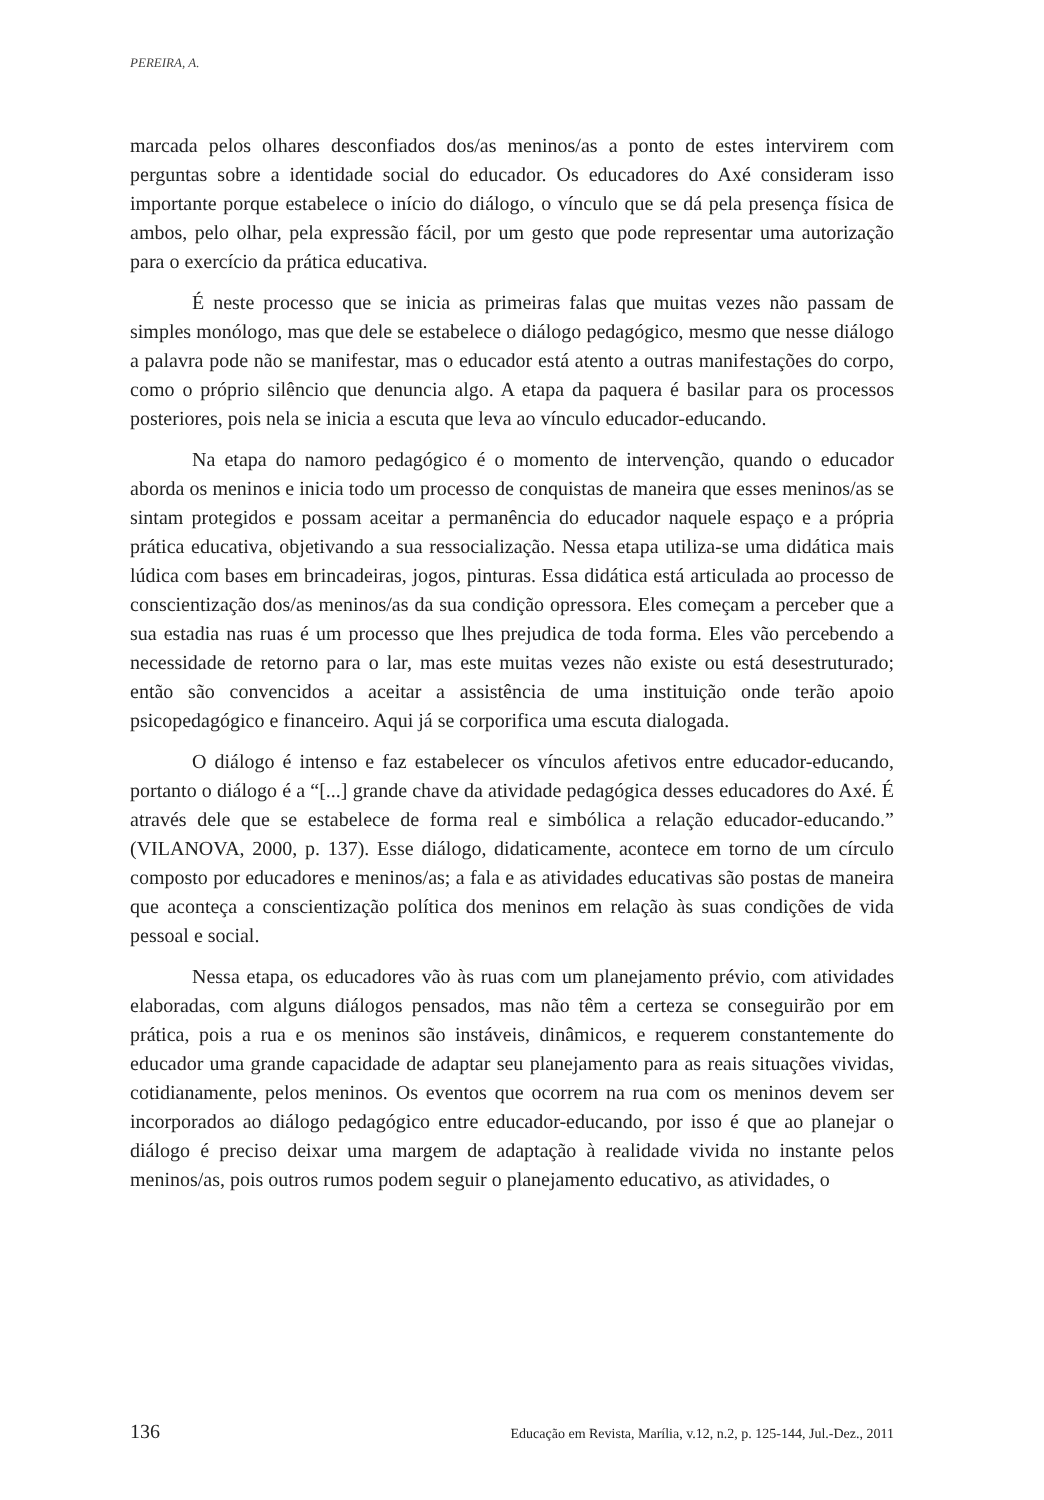PEREIRA, A.
marcada pelos olhares desconfiados dos/as meninos/as a ponto de estes intervirem com perguntas sobre a identidade social do educador. Os educadores do Axé consideram isso importante porque estabelece o início do diálogo, o vínculo que se dá pela presença física de ambos, pelo olhar, pela expressão fácil, por um gesto que pode representar uma autorização para o exercício da prática educativa.
É neste processo que se inicia as primeiras falas que muitas vezes não passam de simples monólogo, mas que dele se estabelece o diálogo pedagógico, mesmo que nesse diálogo a palavra pode não se manifestar, mas o educador está atento a outras manifestações do corpo, como o próprio silêncio que denuncia algo. A etapa da paquera é basilar para os processos posteriores, pois nela se inicia a escuta que leva ao vínculo educador-educando.
Na etapa do namoro pedagógico é o momento de intervenção, quando o educador aborda os meninos e inicia todo um processo de conquistas de maneira que esses meninos/as se sintam protegidos e possam aceitar a permanência do educador naquele espaço e a própria prática educativa, objetivando a sua ressocialização. Nessa etapa utiliza-se uma didática mais lúdica com bases em brincadeiras, jogos, pinturas. Essa didática está articulada ao processo de conscientização dos/as meninos/as da sua condição opressora. Eles começam a perceber que a sua estadia nas ruas é um processo que lhes prejudica de toda forma. Eles vão percebendo a necessidade de retorno para o lar, mas este muitas vezes não existe ou está desestruturado; então são convencidos a aceitar a assistência de uma instituição onde terão apoio psicopedagógico e financeiro. Aqui já se corporifica uma escuta dialogada.
O diálogo é intenso e faz estabelecer os vínculos afetivos entre educador-educando, portanto o diálogo é a “[...] grande chave da atividade pedagógica desses educadores do Axé. É através dele que se estabelece de forma real e simbólica a relação educador-educando.” (VILANOVA, 2000, p. 137). Esse diálogo, didaticamente, acontece em torno de um círculo composto por educadores e meninos/as; a fala e as atividades educativas são postas de maneira que aconteça a conscientização política dos meninos em relação às suas condições de vida pessoal e social.
Nessa etapa, os educadores vão às ruas com um planejamento prévio, com atividades elaboradas, com alguns diálogos pensados, mas não têm a certeza se conseguirão por em prática, pois a rua e os meninos são instáveis, dinâmicos, e requerem constantemente do educador uma grande capacidade de adaptar seu planejamento para as reais situações vividas, cotidianamente, pelos meninos. Os eventos que ocorrem na rua com os meninos devem ser incorporados ao diálogo pedagógico entre educador-educando, por isso é que ao planejar o diálogo é preciso deixar uma margem de adaptação à realidade vivida no instante pelos meninos/as, pois outros rumos podem seguir o planejamento educativo, as atividades, o
136 Educação em Revista, Marília, v.12, n.2, p. 125-144, Jul.-Dez., 2011